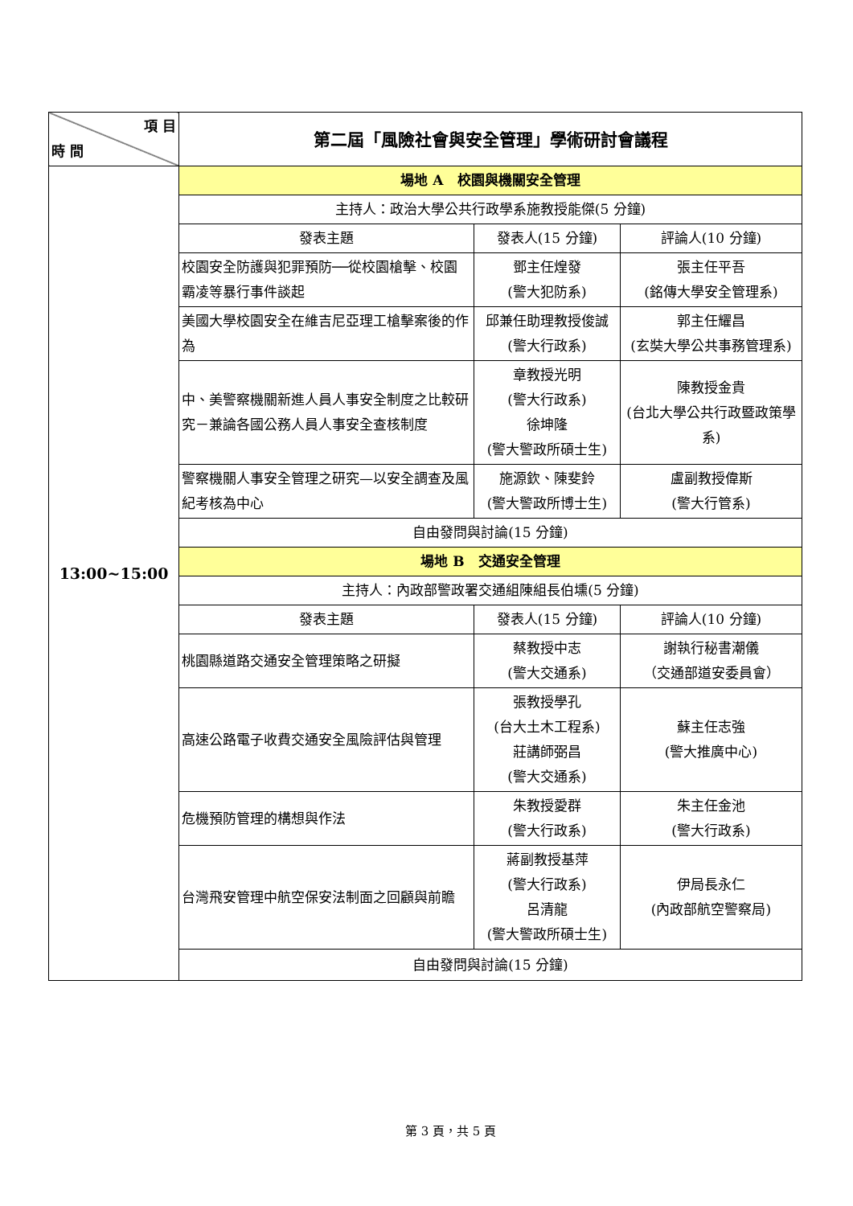| 項 目 時 間 | 第二屆「風險社會與安全管理」學術研討會議程 | | |
| --- | --- | --- | --- |
| 13:00~15:00 | 場地 A 校園與機關安全管理 | | |
| | 主持人：政治大學公共行政學系施教授能傑(5 分鐘) | | |
| | 發表主題 | 發表人(15 分鐘) | 評論人(10 分鐘) |
| | 校園安全防護與犯罪預防──從校園槍擊、校園霸凌等暴行事件談起 | 鄧主任煌發 (警大犯防系) | 張主任平吾 (銘傳大學安全管理系) |
| | 美國大學校園安全在維吉尼亞理工槍擊案後的作為 | 邱兼任助理教授俊誠 (警大行政系) | 郭主任耀昌 (玄奘大學公共事務管理系) |
| | 中、美警察機關新進人員人事安全制度之比較研究－兼論各國公務人員人事安全查核制度 | 章教授光明 (警大行政系) 徐坤隆 (警大警政所碩士生) | 陳教授金貴 (台北大學公共行政暨政策學系) |
| | 警察機關人事安全管理之研究—以安全調查及風紀考核為中心 | 施源欽、陳斐鈴 (警大警政所博士生) | 盧副教授偉斯 (警大行管系) |
| | 自由發問與討論(15 分鐘) | | |
| | 場地 B 交通安全管理 | | |
| | 主持人：內政部警政署交通組陳組長伯壎(5 分鐘) | | |
| | 發表主題 | 發表人(15 分鐘) | 評論人(10 分鐘) |
| | 桃園縣道路交通安全管理策略之研擬 | 蔡教授中志 (警大交通系) | 謝執行秘書潮儀 （交通部道安委員會） |
| | 高速公路電子收費交通安全風險評估與管理 | 張教授學孔 (台大土木工程系) 莊講師弼昌 (警大交通系) | 蘇主任志強 (警大推廣中心) |
| | 危機預防管理的構想與作法 | 朱教授愛群 (警大行政系) | 朱主任金池 (警大行政系) |
| | 台灣飛安管理中航空保安法制面之回顧與前瞻 | 蔣副教授基萍 (警大行政系) 呂清龍 (警大警政所碩士生) | 伊局長永仁 (內政部航空警察局) |
| | 自由發問與討論(15 分鐘) | | |
第 3 頁，共 5 頁